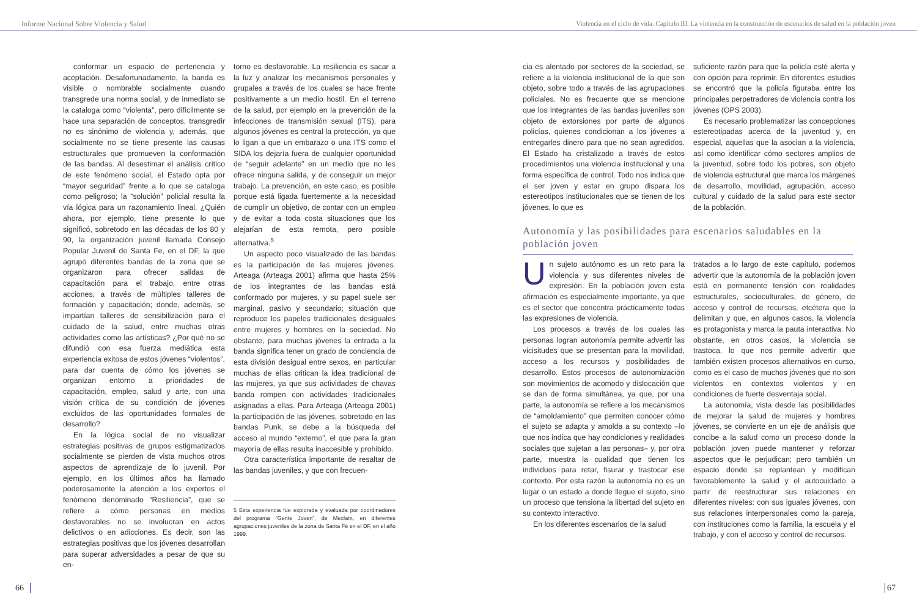Informe Nacional Sobre Violencia y Salud Violencia en el ciclo de vida. Capítulo III. La violencia en la construcción de escenarios de salud en la población joven
conformar un espacio de pertenencia y aceptación. Desafortunadamente, la banda es visible o nombrable socialmente cuando transgrede una norma social, y de inmediato se la cataloga como “violenta”, pero difícilmente se hace una separación de conceptos, transgredir no es sinónimo de violencia y, además, que socialmente no se tiene presente las causas estructurales que promueven la conformación de las bandas. Al desestimar el análisis crítico de este fenómeno social, el Estado opta por “mayor seguridad” frente a lo que se cataloga como peligroso; la “solución” policial resulta la vía lógica para un razonamiento lineal. ¿Quién ahora, por ejemplo, tiene presente lo que significó, sobretodo en las décadas de los 80 y 90, la organización juvenil llamada Consejo Popular Juvenil de Santa Fe, en el DF, la que agrupó diferentes bandas de la zona que se organizaron para ofrecer salidas de capacitación para el trabajo, entre otras acciones, a través de múltiples talleres de formación y capacitación; donde, además, se impartían talleres de sensibilización para el cuidado de la salud, entre muchas otras actividades como las artísticas? ¿Por qué no se difundió con esa fuerza mediática esta experiencia exitosa de estos jóvenes “violentos”, para dar cuenta de cómo los jóvenes se organizan entorno a prioridades de capacitación, empleo, salud y arte, con una visión crítica de su condición de jóvenes excluidos de las oportunidades formales de desarrollo?
En la lógica social de no visualizar estrategias positivas de grupos estigmatizados socialmente se pierden de vista muchos otros aspectos de aprendizaje de lo juvenil. Por ejemplo, en los últimos años ha llamado poderosamente la atención a los expertos el fenómeno denominado “Resiliencia”, que se refiere a cómo personas en medios desfavorables no se involucran en actos delictivos o en adicciones. Es decir, son las estrategias positivas que los jóvenes desarrollan para superar adversidades a pesar de que su en-
torno es desfavorable. La resiliencia es sacar a la luz y analizar los mecanismos personales y grupales a través de los cuales se hace frente positivamente a un medio hostil. En el terreno de la salud, por ejemplo en la prevención de la infecciones de transmisión sexual (ITS), para algunos jóvenes es central la protección, ya que lo ligan a que un embarazo o una ITS como el SIDA los dejaría fuera de cualquier oportunidad de “seguir adelante” en un medio que no les ofrece ninguna salida, y de conseguir un mejor trabajo. La prevención, en este caso, es posible porque está ligada fuertemente a la necesidad de cumplir un objetivo, de contar con un empleo y de evitar a toda costa situaciones que los alejarían de esta remota, pero posible alternativa.<sup>5</sup>
Un aspecto poco visualizado de las bandas es la participación de las mujeres jóvenes. Arteaga (Arteaga 2001) afirma que hasta 25% de los integrantes de las bandas está conformado por mujeres, y su papel suele ser marginal, pasivo y secundario; situación que reproduce los papeles tradicionales desiguales entre mujeres y hombres en la sociedad. No obstante, para muchas jóvenes la entrada a la banda significa tener un grado de conciencia de esta división desigual entre sexos, en particular muchas de ellas critican la idea tradicional de las mujeres, ya que sus actividades de chavas banda rompen con actividades tradicionales asignadas a ellas. Para Arteaga (Arteaga 2001) la participación de las jóvenes, sobretodo en las bandas Punk, se debe a la búsqueda del acceso al mundo “externo”, el que para la gran mayoría de ellas resulta inaccesible y prohibido.
Otra característica importante de resaltar de las bandas juveniles, y que con frecuen-
5 Esta experiencia fue explorada y evaluada por coordinadores del programa “Gente Joven”, de Mexfam, en diferentes agrupaciones juveniles de la zona de Santa Fé en el DF, en el año 1999.
cia es alentado por sectores de la sociedad, se refiere a la violencia institucional de la que son objeto, sobre todo a través de las agrupaciones policiales. No es frecuente que se mencione que los integrantes de las bandas juveniles son objeto de extorsiones por parte de algunos policías, quienes condicionan a los jóvenes a entregarles dinero para que no sean agredidos. El Estado ha cristalizado a través de estos procedimientos una violencia institucional y una forma específica de control. Todo nos indica que el ser joven y estar en grupo dispara los estereotipos institucionales que se tienen de los jóvenes, lo que es
suficiente razón para que la policía esté alerta y con opción para reprimir. En diferentes estudios se encontró que la policía figuraba entre los principales perpetradores de violencia contra los jóvenes (OPS 2003).
Es necesario problematizar las concepciones estereotipadas acerca de la juventud y, en especial, aquellas que la asocian a la violencia, así como identificar cómo sectores amplios de la juventud, sobre todo los pobres, son objeto de violencia estructural que marca los márgenes de desarrollo, movilidad, agrupación, acceso cultural y cuidado de la salud para este sector de la población.
Autonomía y las posibilidades para escenarios saludables en la población joven
Un sujeto autónomo es un reto para la violencia y sus diferentes niveles de expresión. En la población joven esta afirmación es especialmente importante, ya que es el sector que concentra prácticamente todas las expresiones de violencia.
Los procesos a través de los cuales las personas logran autonomía permite advertir las vicisitudes que se presentan para la movilidad, acceso a los recursos y posibilidades de desarrollo. Estos procesos de autonomización son movimientos de acomodo y dislocación que se dan de forma simultánea, ya que, por una parte, la autonomía se refiere a los mecanismos de “amoldamiento” que permiten conocer cómo el sujeto se adapta y amolda a su contexto –lo que nos indica que hay condiciones y realidades sociales que sujetan a las personas– y, por otra parte, muestra la cualidad que tienen los individuos para retar, fisurar y trastocar ese contexto. Por esta razón la autonomía no es un lugar o un estado a donde llegue el sujeto, sino un proceso que tensiona la libertad del sujeto en su contexto interactivo.
En los diferentes escenarios de la salud
tratados a lo largo de este capítulo, podemos advertir que la autonomía de la población joven está en permanente tensión con realidades estructurales, socioculturales, de género, de acceso y control de recursos, etcétera que la delimitan y que, en algunos casos, la violencia es protagonista y marca la pauta interactiva. No obstante, en otros casos, la violencia se trastoca, lo que nos permite advertir que también existen procesos alternativos en curso, como es el caso de muchos jóvenes que no son violentos en contextos violentos y en condiciones de fuerte desventaja social.
La autonomía, vista desde las posibilidades de mejorar la salud de mujeres y hombres jóvenes, se convierte en un eje de análisis que concibe a la salud como un proceso donde la población joven puede mantener y reforzar aspectos que le perjudican; pero también un espacio donde se replantean y modifican favorablemente la salud y el autocuidado a partir de reestructurar sus relaciones en diferentes niveles: con sus iguales jóvenes, con sus relaciones interpersonales como la pareja, con instituciones como la familia, la escuela y el trabajo, y con el acceso y control de recursos.
66 67